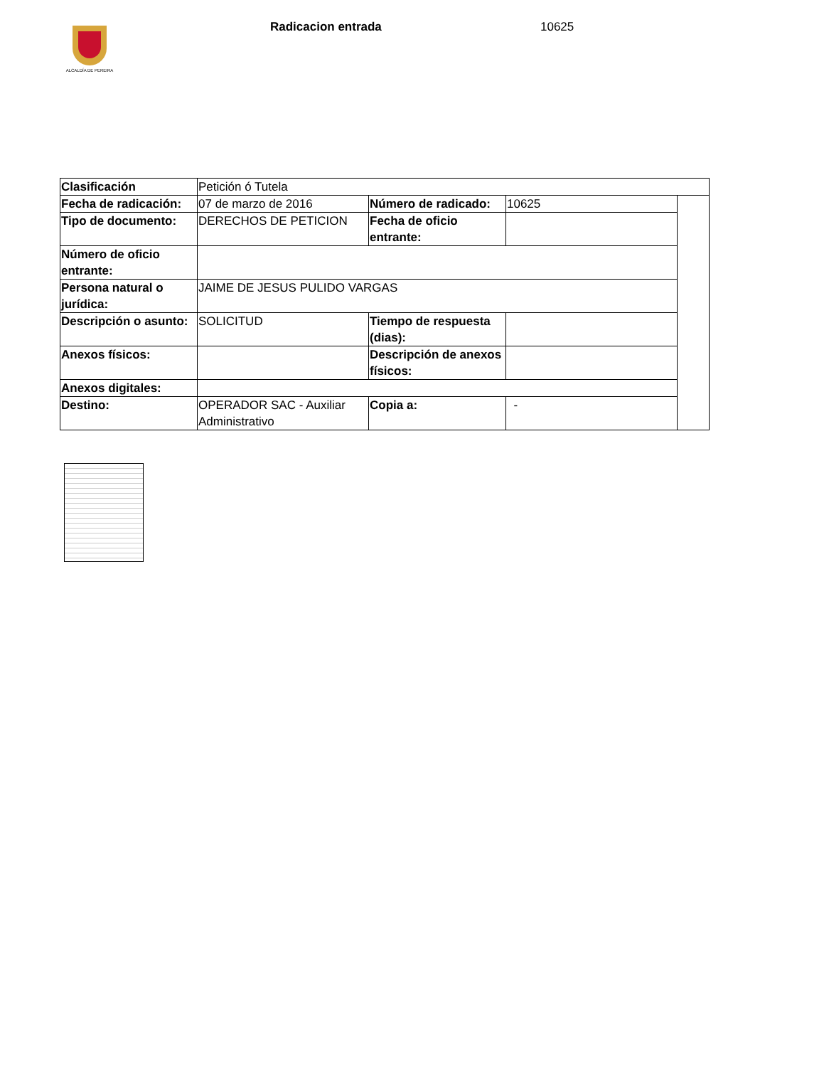ALCALDÍA DE PEREIRA
Radicacion entrada 10625
| Clasificación | Petición ó Tutela | | | |
| Fecha de radicación: | 07 de marzo de 2016 | Número de radicado: | 10625 | |
| Tipo de documento: | DERECHOS DE PETICION | Fecha de oficio entrante: | | |
| Número de oficio entrante: | | | | |
| Persona natural o jurídica: | JAIME DE JESUS PULIDO VARGAS | | | |
| Descripción o asunto: | SOLICITUD | Tiempo de respuesta (dias): | | |
| Anexos físicos: | | Descripción de anexos físicos: | | |
| Anexos digitales: | | | | |
| Destino: | OPERADOR SAC - Auxiliar Administrativo | Copia a: | - | |